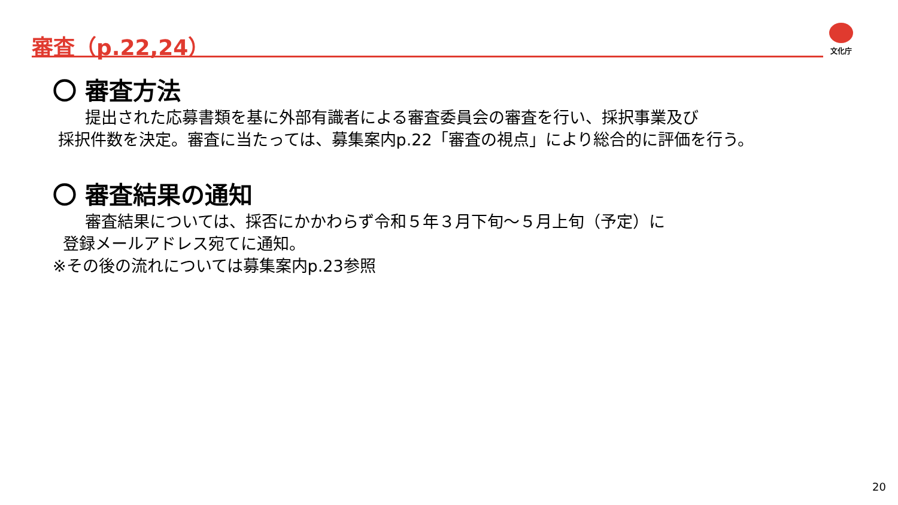審査（p.22,24） 文化庁
〇 審査方法
　　提出された応募書類を基に外部有識者による審査委員会の審査を行い、採択事業及び
採択件数を決定。審査に当たっては、募集案内p.22「審査の視点」により総合的に評価を行う。
〇 審査結果の通知
　　審査結果については、採否にかかわらず令和５年３月下旬～５月上旬（予定）に
登録メールアドレス宛てに通知。
※その後の流れについては募集案内p.23参照
20